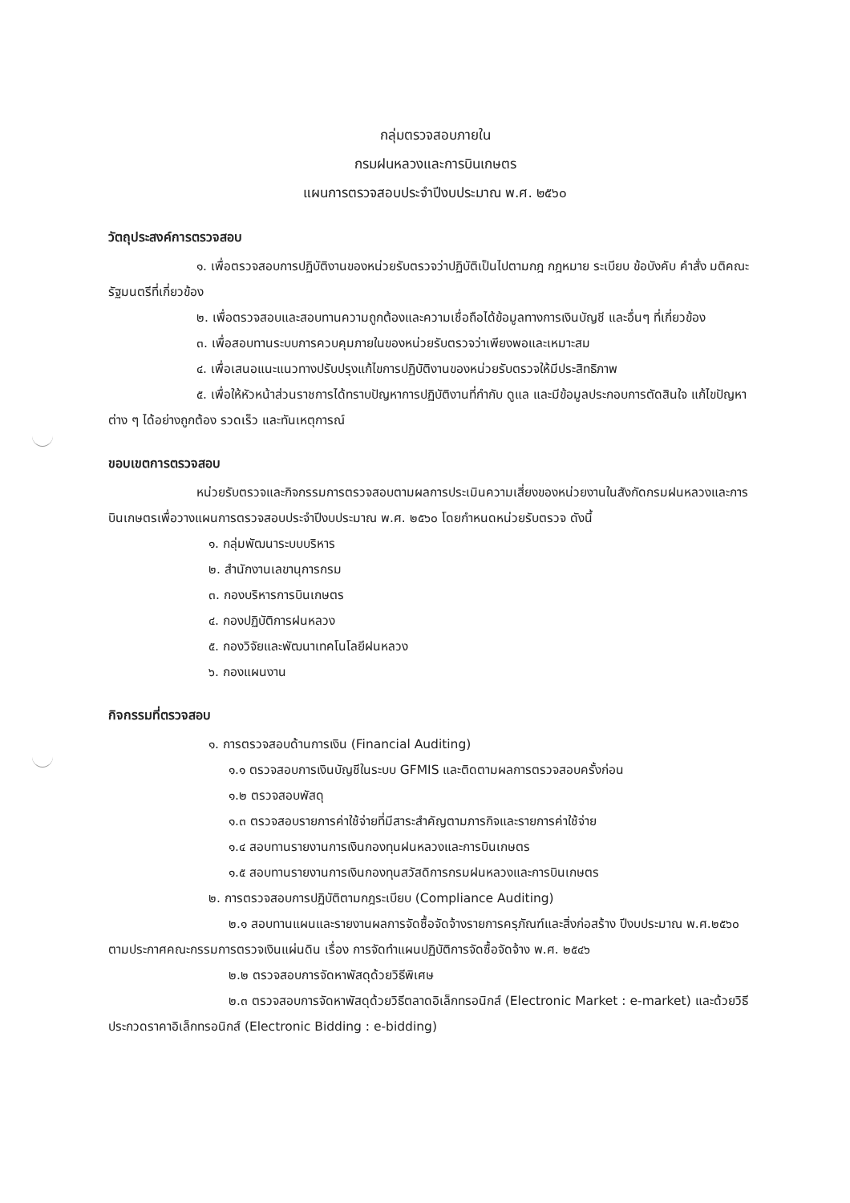กลุ่มตรวจสอบภายใน
กรมฝนหลวงและการบินเกษตร
แผนการตรวจสอบประจำปีงบประมาณ พ.ศ. ๒๕๖๐
วัตถุประสงค์การตรวจสอบ
๑. เพื่อตรวจสอบการปฏิบัติงานของหน่วยรับตรวจว่าปฏิบัติเป็นไปตามกฎ กฎหมาย ระเบียบ ข้อบังคับ คำสั่ง มติคณะรัฐมนตรีที่เกี่ยวข้อง
๒. เพื่อตรวจสอบและสอบทานความถูกต้องและความเชื่อถือได้ข้อมูลทางการเงินบัญชี และอื่นๆ ที่เกี่ยวข้อง
๓. เพื่อสอบทานระบบการควบคุมภายในของหน่วยรับตรวจว่าเพียงพอและเหมาะสม
๔. เพื่อเสนอแนะแนวทางปรับปรุงแก้ไขการปฏิบัติงานของหน่วยรับตรวจให้มีประสิทธิภาพ
๕. เพื่อให้หัวหน้าส่วนราชการได้ทราบปัญหาการปฏิบัติงานที่กำกับ ดูแล และมีข้อมูลประกอบการตัดสินใจ แก้ไขปัญหาต่าง ๆ ได้อย่างถูกต้อง รวดเร็ว และทันเหตุการณ์
ขอบเขตการตรวจสอบ
หน่วยรับตรวจและกิจกรรมการตรวจสอบตามผลการประเมินความเสี่ยงของหน่วยงานในสังกัดกรมฝนหลวงและการบินเกษตรเพื่อวางแผนการตรวจสอบประจำปีงบประมาณ พ.ศ. ๒๕๖๐ โดยกำหนดหน่วยรับตรวจ ดังนี้
๑. กลุ่มพัฒนาระบบบริหาร
๒. สำนักงานเลขานุการกรม
๓. กองบริหารการบินเกษตร
๔. กองปฏิบัติการฝนหลวง
๕. กองวิจัยและพัฒนาเทคโนโลยีฝนหลวง
๖. กองแผนงาน
กิจกรรมที่ตรวจสอบ
๑. การตรวจสอบด้านการเงิน (Financial Auditing)
๑.๑ ตรวจสอบการเงินบัญชีในระบบ GFMIS และติดตามผลการตรวจสอบครั้งก่อน
๑.๒ ตรวจสอบพัสดุ
๑.๓ ตรวจสอบรายการค่าใช้จ่ายที่มีสาระสำคัญตามภารกิจและรายการค่าใช้จ่าย
๑.๔ สอบทานรายงานการเงินกองทุนฝนหลวงและการบินเกษตร
๑.๕ สอบทานรายงานการเงินกองทุนสวัสดิการกรมฝนหลวงและการบินเกษตร
๒. การตรวจสอบการปฏิบัติตามกฎระเบียบ (Compliance Auditing)
๒.๑ สอบทานแผนและรายงานผลการจัดซื้อจัดจ้างรายการครุภัณฑ์และสิ่งก่อสร้าง ปีงบประมาณ พ.ศ.๒๕๖๐ ตามประกาศคณะกรรมการตรวจเงินแผ่นดิน เรื่อง การจัดทำแผนปฏิบัติการจัดซื้อจัดจ้าง พ.ศ. ๒๕๔๖
๒.๒ ตรวจสอบการจัดหาพัสดุด้วยวิธีพิเศษ
๒.๓ ตรวจสอบการจัดหาพัสดุด้วยวิธีตลาดอิเล็กทรอนิกส์ (Electronic Market : e-market) และด้วยวิธีประกวดราคาอิเล็กทรอนิกส์ (Electronic Bidding : e-bidding)